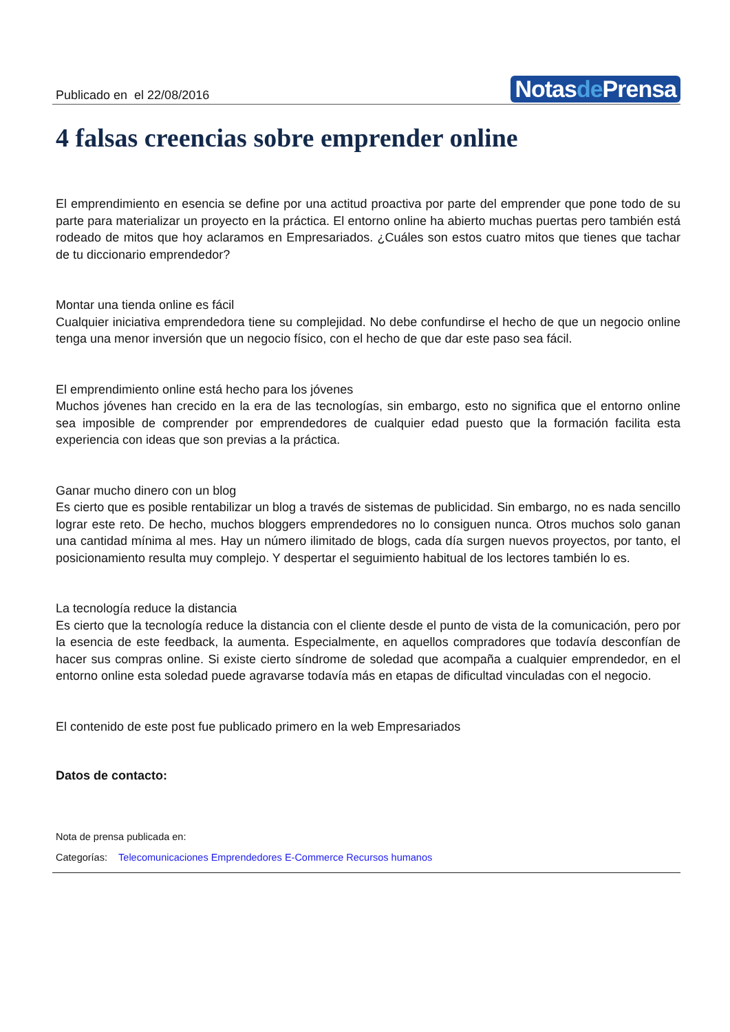Publicado en el 22/08/2016
Notasde Prensa
4 falsas creencias sobre emprender online
El emprendimiento en esencia se define por una actitud proactiva por parte del emprender que pone todo de su parte para materializar un proyecto en la práctica. El entorno online ha abierto muchas puertas pero también está rodeado de mitos que hoy aclaramos en Empresariados. ¿Cuáles son estos cuatro mitos que tienes que tachar de tu diccionario emprendedor?
Montar una tienda online es fácil
Cualquier iniciativa emprendedora tiene su complejidad. No debe confundirse el hecho de que un negocio online tenga una menor inversión que un negocio físico, con el hecho de que dar este paso sea fácil.
El emprendimiento online está hecho para los jóvenes
Muchos jóvenes han crecido en la era de las tecnologías, sin embargo, esto no significa que el entorno online sea imposible de comprender por emprendedores de cualquier edad puesto que la formación facilita esta experiencia con ideas que son previas a la práctica.
Ganar mucho dinero con un blog
Es cierto que es posible rentabilizar un blog a través de sistemas de publicidad. Sin embargo, no es nada sencillo lograr este reto. De hecho, muchos bloggers emprendedores no lo consiguen nunca. Otros muchos solo ganan una cantidad mínima al mes. Hay un número ilimitado de blogs, cada día surgen nuevos proyectos, por tanto, el posicionamiento resulta muy complejo. Y despertar el seguimiento habitual de los lectores también lo es.
La tecnología reduce la distancia
Es cierto que la tecnología reduce la distancia con el cliente desde el punto de vista de la comunicación, pero por la esencia de este feedback, la aumenta. Especialmente, en aquellos compradores que todavía desconfían de hacer sus compras online. Si existe cierto síndrome de soledad que acompaña a cualquier emprendedor, en el entorno online esta soledad puede agravarse todavía más en etapas de dificultad vinculadas con el negocio.
El contenido de este post fue publicado primero en la web Empresariados
Datos de contacto:
Nota de prensa publicada en:
Categorías: Telecomunicaciones Emprendedores E-Commerce Recursos humanos